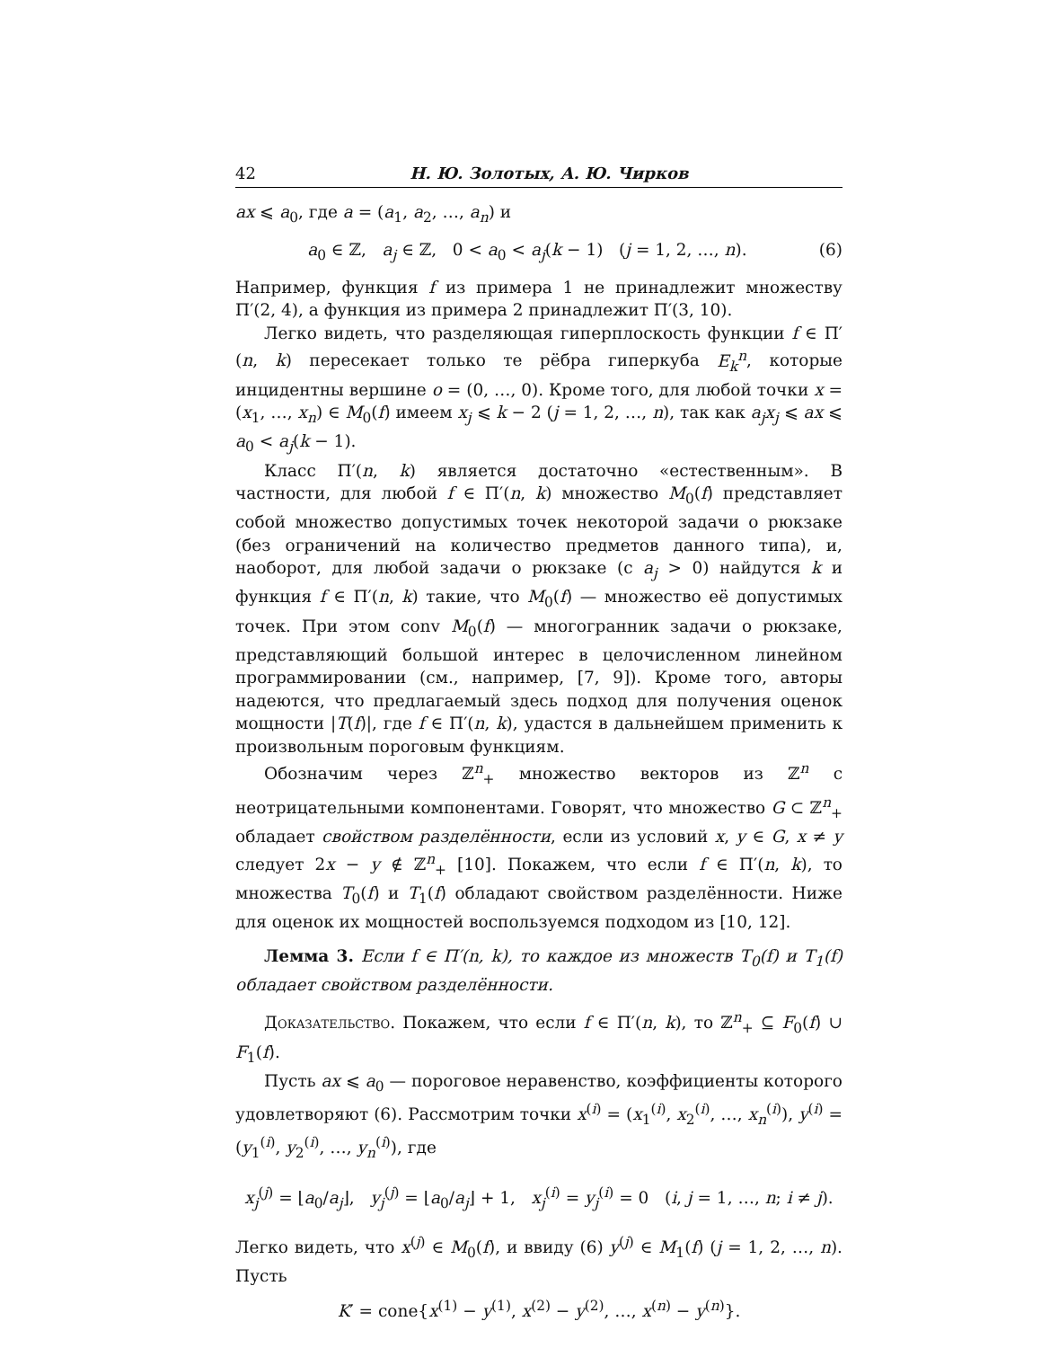42 Н. Ю. Золотых, А. Ю. Чирков
ax ⩽ a<sub>0</sub>, где a = (a<sub>1</sub>, a<sub>2</sub>, …, a<sub>n</sub>) и
a<sub>0</sub> ∈ ℤ, a<sub>j</sub> ∈ ℤ, 0 < a<sub>0</sub> < a<sub>j</sub>(k − 1) (j = 1, 2, …, n). (6)
Например, функция f из примера 1 не принадлежит множеству Π′(2, 4), а функция из примера 2 принадлежит Π′(3, 10).
Легко видеть, что разделяющая гиперплоскость функции f ∈ Π′(n, k) пересекает только те рёбра гиперкуба E<sub>k</sub><sup>n</sup>, которые инцидентны вершине o = (0, …, 0). Кроме того, для любой точки x = (x<sub>1</sub>, …, x<sub>n</sub>) ∈ M<sub>0</sub>(f) имеем x<sub>j</sub> ⩽ k − 2 (j = 1, 2, …, n), так как a<sub>j</sub>x<sub>j</sub> ⩽ ax ⩽ a<sub>0</sub> < a<sub>j</sub>(k − 1).
Класс Π′(n, k) является достаточно «естественным». В частности, для любой f ∈ Π′(n, k) множество M<sub>0</sub>(f) представляет собой множество допустимых точек некоторой задачи о рюкзаке (без ограничений на количество предметов данного типа), и, наоборот, для любой задачи о рюкзаке (с a<sub>j</sub> > 0) найдутся k и функция f ∈ Π′(n, k) такие, что M<sub>0</sub>(f) — множество её допустимых точек. При этом conv M<sub>0</sub>(f) — многогранник задачи о рюкзаке, представляющий большой интерес в целочисленном линейном программировании (см., например, [7, 9]). Кроме того, авторы надеются, что предлагаемый здесь подход для получения оценок мощности |T(f)|, где f ∈ Π′(n, k), удастся в дальнейшем применить к произвольным пороговым функциям.
Обозначим через ℤ<sup>n</sup><sub>+</sub> множество векторов из ℤ<sup>n</sup> с неотрицательными компонентами. Говорят, что множество G ⊂ ℤ<sup>n</sup><sub>+</sub> обладает свойством разделённости, если из условий x, y ∈ G, x ≠ y следует 2x − y ∉ ℤ<sup>n</sup><sub>+</sub> [10]. Покажем, что если f ∈ Π′(n, k), то множества T<sub>0</sub>(f) и T<sub>1</sub>(f) обладают свойством разделённости. Ниже для оценок их мощностей воспользуемся подходом из [10, 12].
Лемма 3. Если f ∈ Π′(n, k), то каждое из множеств T<sub>0</sub>(f) и T<sub>1</sub>(f) обладает свойством разделённости.
Доказательство. Покажем, что если f ∈ Π′(n, k), то ℤ<sup>n</sup><sub>+</sub> ⊆ F<sub>0</sub>(f) ∪ F<sub>1</sub>(f).
Пусть ax ⩽ a<sub>0</sub> — пороговое неравенство, коэффициенты которого удовлетворяют (6). Рассмотрим точки x<sup>(i)</sup> = (x<sub>1</sub><sup>(i)</sup>, x<sub>2</sub><sup>(i)</sup>, …, x<sub>n</sub><sup>(i)</sup>), y<sup>(i)</sup> = (y<sub>1</sub><sup>(i)</sup>, y<sub>2</sub><sup>(i)</sup>, …, y<sub>n</sub><sup>(i)</sup>), где
x<sub>j</sub><sup>(j)</sup> = ⌊a<sub>0</sub>/a<sub>j</sub>⌋, y<sub>j</sub><sup>(j)</sup> = ⌊a<sub>0</sub>/a<sub>j</sub>⌋ + 1, x<sub>j</sub><sup>(i)</sup> = y<sub>j</sub><sup>(i)</sup> = 0 (i, j = 1, …, n; i ≠ j).
Легко видеть, что x<sup>(j)</sup> ∈ M<sub>0</sub>(f), и ввиду (6) y<sup>(j)</sup> ∈ M<sub>1</sub>(f) (j = 1, 2, …, n). Пусть
K′ = cone{x<sup>(1)</sup> − y<sup>(1)</sup>, x<sup>(2)</sup> − y<sup>(2)</sup>, …, x<sup>(n)</sup> − y<sup>(n)</sup>}.